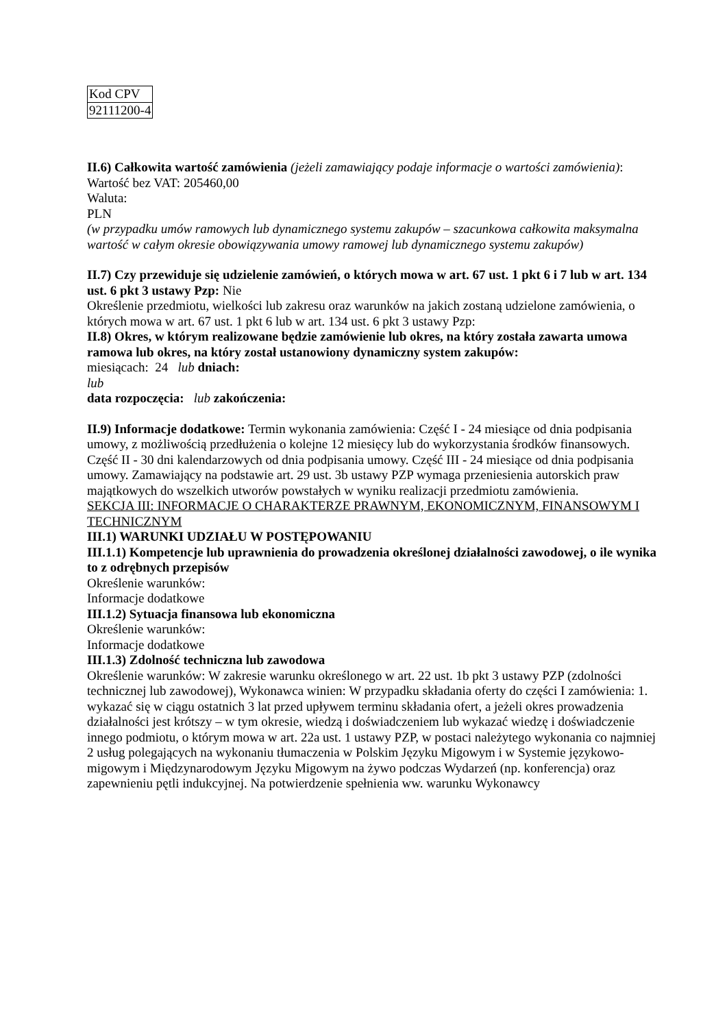| Kod CPV |
| 92111200-4 |
II.6) Całkowita wartość zamówienia (jeżeli zamawiający podaje informacje o wartości zamówienia):
Wartość bez VAT: 205460,00
Waluta:
PLN
(w przypadku umów ramowych lub dynamicznego systemu zakupów – szacunkowa całkowita maksymalna wartość w całym okresie obowiązywania umowy ramowej lub dynamicznego systemu zakupów)
II.7) Czy przewiduje się udzielenie zamówień, o których mowa w art. 67 ust. 1 pkt 6 i 7 lub w art. 134 ust. 6 pkt 3 ustawy Pzp: Nie
Określenie przedmiotu, wielkości lub zakresu oraz warunków na jakich zostaną udzielone zamówienia, o których mowa w art. 67 ust. 1 pkt 6 lub w art. 134 ust. 6 pkt 3 ustawy Pzp:
II.8) Okres, w którym realizowane będzie zamówienie lub okres, na który została zawarta umowa ramowa lub okres, na który został ustanowiony dynamiczny system zakupów:
miesiącach: 24 lub dniach:
lub
data rozpoczęcia: lub zakończenia:
II.9) Informacje dodatkowe: Termin wykonania zamówienia: Część I - 24 miesiące od dnia podpisania umowy, z możliwością przedłużenia o kolejne 12 miesięcy lub do wykorzystania środków finansowych. Część II - 30 dni kalendarzowych od dnia podpisania umowy. Część III - 24 miesiące od dnia podpisania umowy. Zamawiający na podstawie art. 29 ust. 3b ustawy PZP wymaga przeniesienia autorskich praw majątkowych do wszelkich utworów powstałych w wyniku realizacji przedmiotu zamówienia.
SEKCJA III: INFORMACJE O CHARAKTERZE PRAWNYM, EKONOMICZNYM, FINANSOWYM I TECHNICZNYM
III.1) WARUNKI UDZIAŁU W POSTĘPOWANIU
III.1.1) Kompetencje lub uprawnienia do prowadzenia określonej działalności zawodowej, o ile wynika to z odrębnych przepisów
Określenie warunków:
Informacje dodatkowe
III.1.2) Sytuacja finansowa lub ekonomiczna
Określenie warunków:
Informacje dodatkowe
III.1.3) Zdolność techniczna lub zawodowa
Określenie warunków: W zakresie warunku określonego w art. 22 ust. 1b pkt 3 ustawy PZP (zdolności technicznej lub zawodowej), Wykonawca winien: W przypadku składania oferty do części I zamówienia: 1. wykazać się w ciągu ostatnich 3 lat przed upływem terminu składania ofert, a jeżeli okres prowadzenia działalności jest krótszy – w tym okresie, wiedzą i doświadczeniem lub wykazać wiedzę i doświadczenie innego podmiotu, o którym mowa w art. 22a ust. 1 ustawy PZP, w postaci należytego wykonania co najmniej 2 usług polegających na wykonaniu tłumaczenia w Polskim Języku Migowym i w Systemie językowo-migowym i Międzynarodowym Języku Migowym na żywo podczas Wydarzeń (np. konferencja) oraz zapewnieniu pętli indukcyjnej. Na potwierdzenie spełnienia ww. warunku Wykonawcy